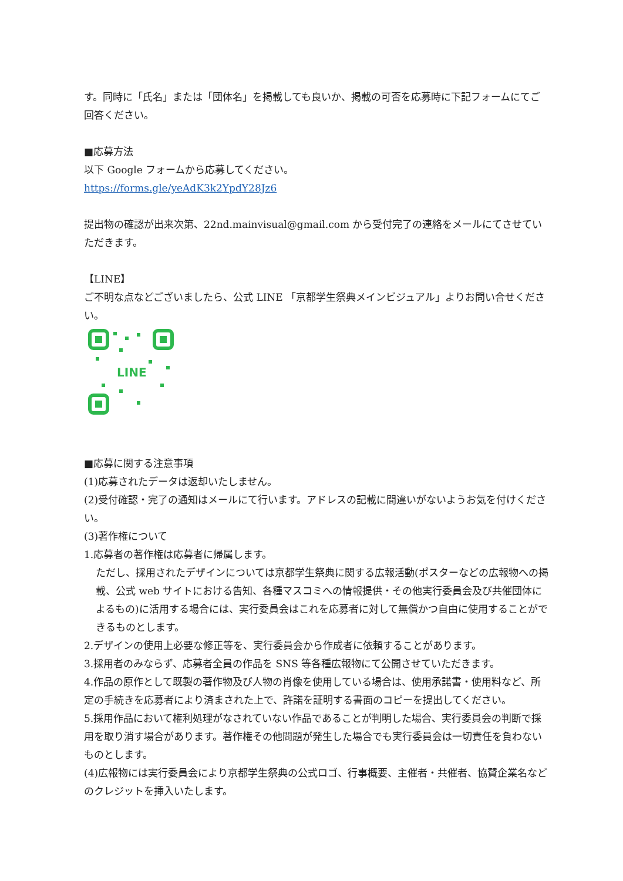す。同時に「氏名」または「団体名」を掲載しても良いか、掲載の可否を応募時に下記フォームにてご回答ください。
■応募方法
以下 Google フォームから応募してください。
https://forms.gle/yeAdK3k2YpdY28Jz6
提出物の確認が出来次第、22nd.mainvisual@gmail.com から受付完了の連絡をメールにてさせていただきます。
【LINE】
ご不明な点などございましたら、公式 LINE 「京都学生祭典メインビジュアル」よりお問い合せください。
LINE
■応募に関する注意事項
(1)応募されたデータは返却いたしません。
(2)受付確認・完了の通知はメールにて行います。アドレスの記載に間違いがないようお気を付けください。
(3)著作権について
1.応募者の著作権は応募者に帰属します。
ただし、採用されたデザインについては京都学生祭典に関する広報活動(ポスターなどの広報物への掲載、公式 web サイトにおける告知、各種マスコミへの情報提供・その他実行委員会及び共催団体によるもの)に活用する場合には、実行委員会はこれを応募者に対して無償かつ自由に使用することができるものとします。
2.デザインの使用上必要な修正等を、実行委員会から作成者に依頼することがあります。
3.採用者のみならず、応募者全員の作品を SNS 等各種広報物にて公開させていただきます。
4.作品の原作として既製の著作物及び人物の肖像を使用している場合は、使用承諾書・使用料など、所定の手続きを応募者により済まされた上で、許諾を証明する書面のコピーを提出してください。
5.採用作品において権利処理がなされていない作品であることが判明した場合、実行委員会の判断で採用を取り消す場合があります。著作権その他問題が発生した場合でも実行委員会は一切責任を負わないものとします。
(4)広報物には実行委員会により京都学生祭典の公式ロゴ、行事概要、主催者・共催者、協賛企業名などのクレジットを挿入いたします。